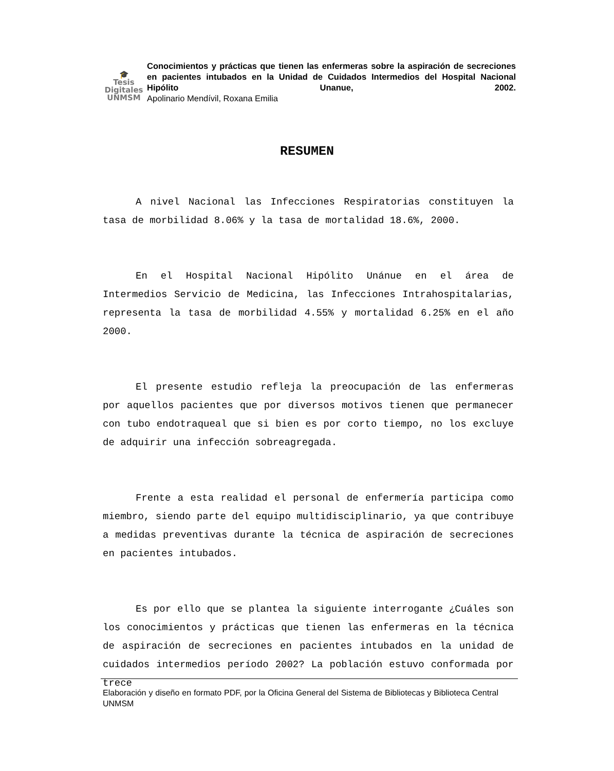🎓
Tesis
Digitales
UNMSM
Conocimientos y prácticas que tienen las enfermeras sobre la aspiración de secreciones en pacientes intubados en la Unidad de Cuidados Intermedios del Hospital Nacional Hipólito Unanue, 2002.
Apolinario Mendívil, Roxana Emilia
RESUMEN
A nivel Nacional las Infecciones Respiratorias constituyen la tasa de morbilidad 8.06% y la tasa de mortalidad 18.6%, 2000.
En el Hospital Nacional Hipólito Unánue en el área de Intermedios Servicio de Medicina, las Infecciones Intrahospitalarias, representa la tasa de morbilidad 4.55% y mortalidad 6.25% en el año 2000.
El presente estudio refleja la preocupación de las enfermeras por aquellos pacientes que por diversos motivos tienen que permanecer con tubo endotraqueal que si bien es por corto tiempo, no los excluye de adquirir una infección sobreagregada.
Frente a esta realidad el personal de enfermería participa como miembro, siendo parte del equipo multidisciplinario, ya que contribuye a medidas preventivas durante la técnica de aspiración de secreciones en pacientes intubados.
Es por ello que se plantea la siguiente interrogante ¿Cuáles son los conocimientos y prácticas que tienen las enfermeras en la técnica de aspiración de secreciones en pacientes intubados en la unidad de cuidados intermedios período 2002? La población estuvo conformada por trece
Elaboración y diseño en formato PDF, por la Oficina General del Sistema de Bibliotecas y Biblioteca Central UNMSM